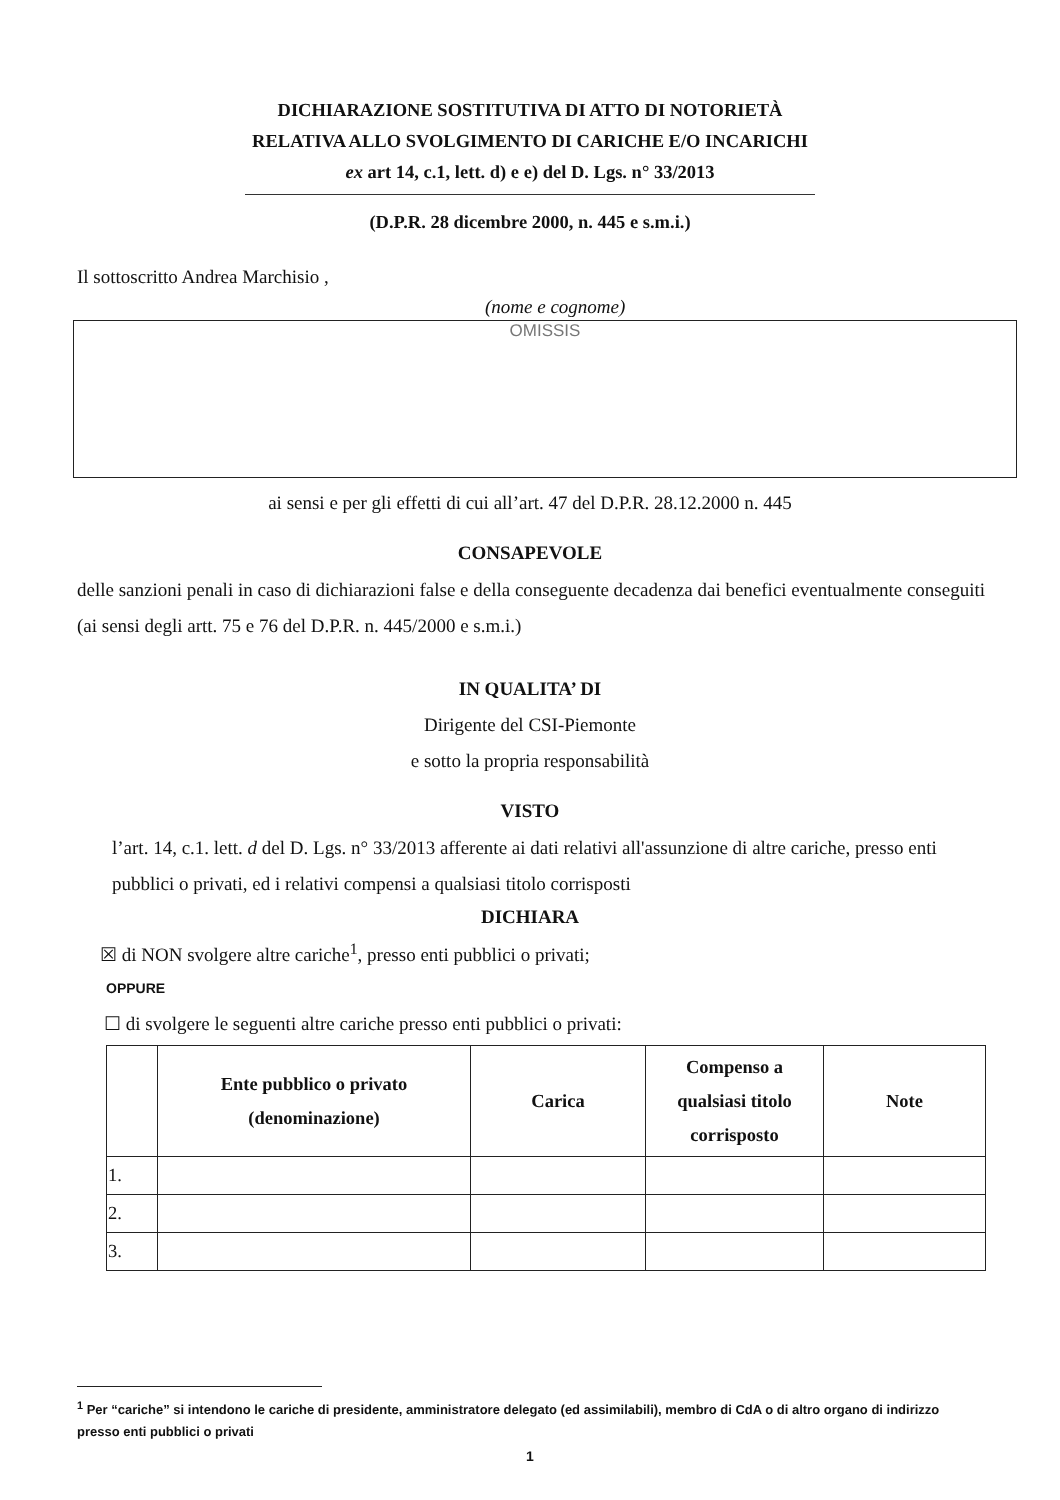DICHIARAZIONE SOSTITUTIVA DI ATTO DI NOTORIETÀ
RELATIVA ALLO SVOLGIMENTO DI CARICHE E/O INCARICHI
ex art 14, c.1, lett. d) e e) del D. Lgs. n° 33/2013
(D.P.R. 28 dicembre 2000, n. 445 e s.m.i.)
Il sottoscritto Andrea Marchisio ,
(nome e cognome)
OMISSIS
ai sensi e per gli effetti di cui all’art. 47 del D.P.R. 28.12.2000 n. 445
CONSAPEVOLE
delle sanzioni penali in caso di dichiarazioni false e della conseguente decadenza dai benefici eventualmente conseguiti (ai sensi degli artt. 75 e 76 del D.P.R. n. 445/2000 e s.m.i.)
IN QUALITA’ DI
Dirigente del CSI-Piemonte
e sotto la propria responsabilità
VISTO
l’art. 14, c.1. lett. d del D. Lgs. n° 33/2013 afferente ai dati relativi all'assunzione di altre cariche, presso enti pubblici o privati, ed i relativi compensi a qualsiasi titolo corrisposti
DICHIARA
☒ di NON svolgere altre cariche<sup>1</sup>, presso enti pubblici o privati;
OPPURE
☐ di svolgere le seguenti altre cariche presso enti pubblici o privati:
| | Ente pubblico o privato (denominazione) | Carica | Compenso a qualsiasi titolo corrisposto | Note |
| --- | --- | --- | --- | --- |
| 1. | | | | |
| 2. | | | | |
| 3. | | | | |
<sup>1</sup> Per “cariche” si intendono le cariche di presidente, amministratore delegato (ed assimilabili), membro di CdA o di altro organo di indirizzo presso enti pubblici o privati
1